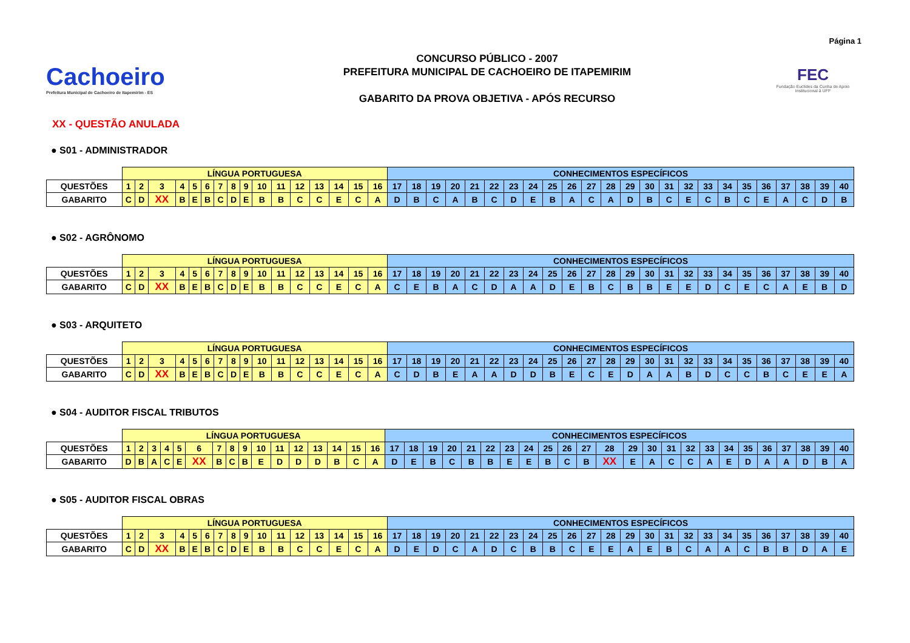Página 1
Cachoeiro
Prefeitura Municipal de Cachoeiro de Itapemirim - ES
CONCURSO PÚBLICO - 2007
PREFEITURA MUNICIPAL DE CACHOEIRO DE ITAPEMIRIM
GABARITO DA PROVA OBJETIVA - APÓS RECURSO
FEC
Fundação Euclides da Cunha de Apoio Institucional à UFF
XX - QUESTÃO ANULADA
● S01 - ADMINISTRADOR
| | LÍNGUA PORTUGUESA | | | | | | | | | | | | | | | | CONHECIMENTOS ESPECÍFICOS | | | | | | | | | | | | | | | | | | | | | | | |
| QUESTÕES | 1 | 2 | 3 | 4 | 5 | 6 | 7 | 8 | 9 | 10 | 11 | 12 | 13 | 14 | 15 | 16 | 17 | 18 | 19 | 20 | 21 | 22 | 23 | 24 | 25 | 26 | 27 | 28 | 29 | 30 | 31 | 32 | 33 | 34 | 35 | 36 | 37 | 38 | 39 | 40 |
| GABARITO | C | D | XX | B | E | B | C | D | E | B | B | C | C | E | C | A | D | B | C | A | B | C | D | E | B | A | C | A | D | B | C | E | C | B | C | E | A | C | D | B |
● S02 - AGRÔNOMO
| | LÍNGUA PORTUGUESA | | | | | | | | | | | | | | | | CONHECIMENTOS ESPECÍFICOS | | | | | | | | | | | | | | | | | | | | | | | |
| QUESTÕES | 1 | 2 | 3 | 4 | 5 | 6 | 7 | 8 | 9 | 10 | 11 | 12 | 13 | 14 | 15 | 16 | 17 | 18 | 19 | 20 | 21 | 22 | 23 | 24 | 25 | 26 | 27 | 28 | 29 | 30 | 31 | 32 | 33 | 34 | 35 | 36 | 37 | 38 | 39 | 40 |
| GABARITO | C | D | XX | B | E | B | C | D | E | B | B | C | C | E | C | A | C | E | B | A | C | D | A | A | D | E | B | C | B | B | E | E | D | C | E | C | A | E | B | D |
● S03 - ARQUITETO
| | LÍNGUA PORTUGUESA | | | | | | | | | | | | | | | | CONHECIMENTOS ESPECÍFICOS | | | | | | | | | | | | | | | | | | | | | | | |
| QUESTÕES | 1 | 2 | 3 | 4 | 5 | 6 | 7 | 8 | 9 | 10 | 11 | 12 | 13 | 14 | 15 | 16 | 17 | 18 | 19 | 20 | 21 | 22 | 23 | 24 | 25 | 26 | 27 | 28 | 29 | 30 | 31 | 32 | 33 | 34 | 35 | 36 | 37 | 38 | 39 | 40 |
| GABARITO | C | D | XX | B | E | B | C | D | E | B | B | C | C | E | C | A | C | D | B | E | A | A | D | D | B | E | C | E | D | A | A | B | D | C | C | B | C | E | E | A |
● S04 - AUDITOR FISCAL TRIBUTOS
| | LÍNGUA PORTUGUESA | | | | | | | | | | | | | | | | CONHECIMENTOS ESPECÍFICOS | | | | | | | | | | | | | | | | | | | | | | | |
| QUESTÕES | 1 | 2 | 3 | 4 | 5 | 6 | 7 | 8 | 9 | 10 | 11 | 12 | 13 | 14 | 15 | 16 | 17 | 18 | 19 | 20 | 21 | 22 | 23 | 24 | 25 | 26 | 27 | 28 | 29 | 30 | 31 | 32 | 33 | 34 | 35 | 36 | 37 | 38 | 39 | 40 |
| GABARITO | D | B | A | C | E | XX | B | C | B | E | D | D | D | B | C | A | D | E | B | C | B | B | E | E | B | C | B | XX | E | A | C | C | A | E | D | A | A | D | B | A |
● S05 - AUDITOR FISCAL OBRAS
| | LÍNGUA PORTUGUESA | | | | | | | | | | | | | | | | CONHECIMENTOS ESPECÍFICOS | | | | | | | | | | | | | | | | | | | | | | | |
| QUESTÕES | 1 | 2 | 3 | 4 | 5 | 6 | 7 | 8 | 9 | 10 | 11 | 12 | 13 | 14 | 15 | 16 | 17 | 18 | 19 | 20 | 21 | 22 | 23 | 24 | 25 | 26 | 27 | 28 | 29 | 30 | 31 | 32 | 33 | 34 | 35 | 36 | 37 | 38 | 39 | 40 |
| GABARITO | C | D | XX | B | E | B | C | D | E | B | B | C | C | E | C | A | D | E | D | C | A | D | C | B | B | C | E | E | A | E | B | C | A | A | C | B | B | D | A | E |